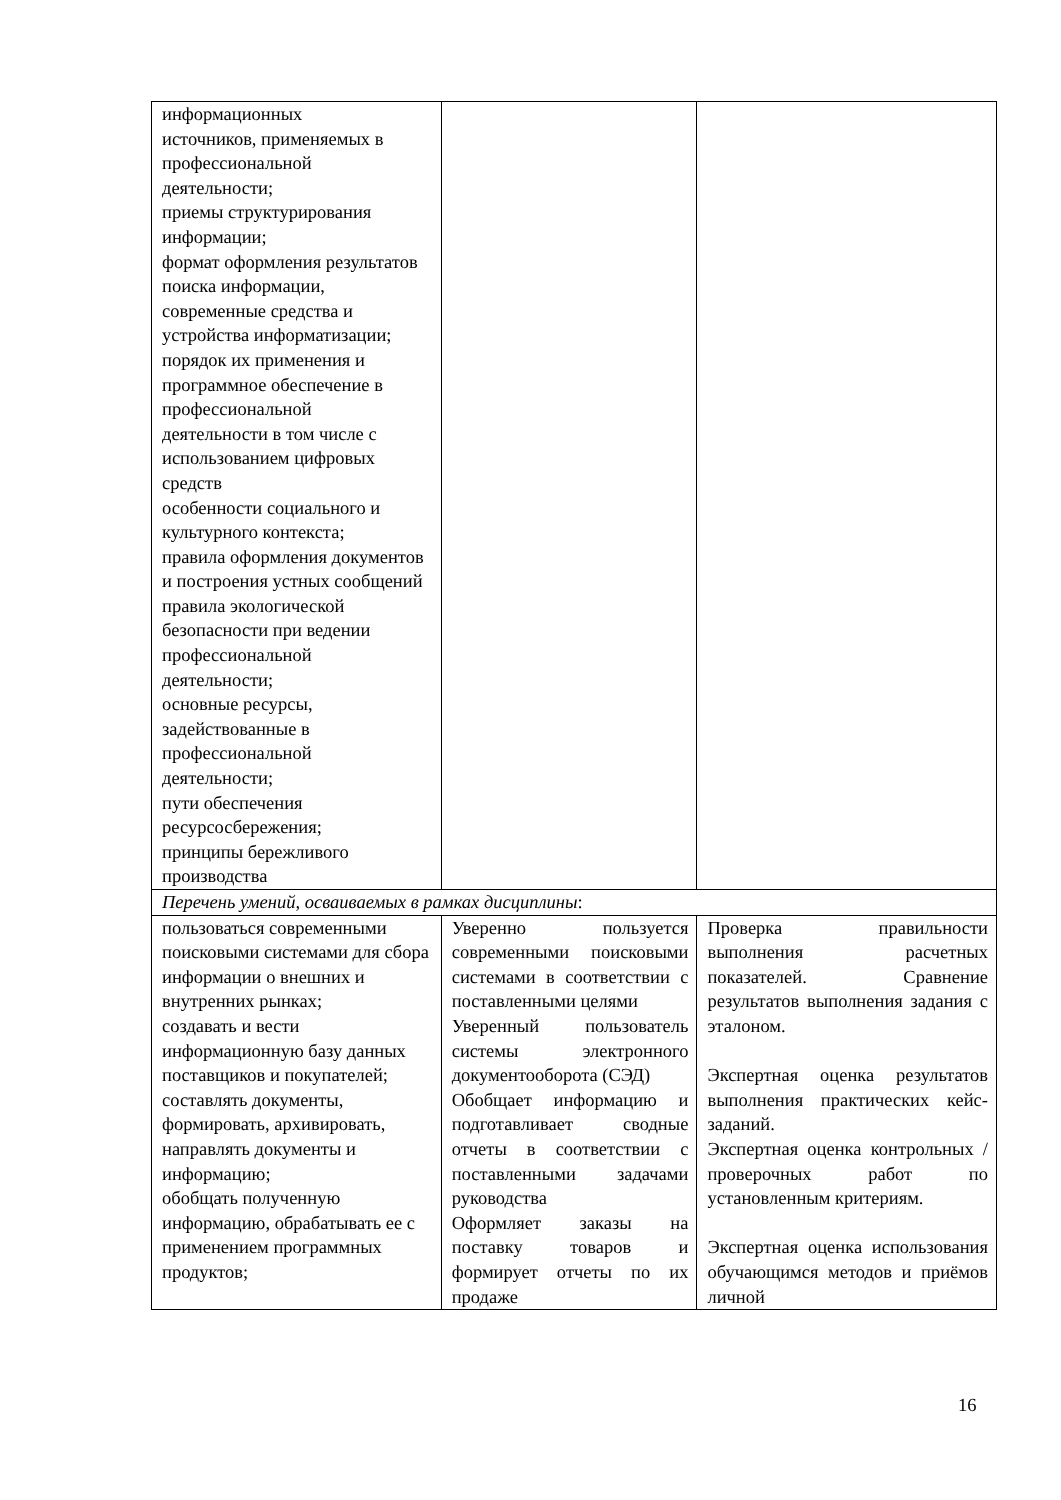| информационных источников, применяемых в профессиональной деятельности; приемы структурирования информации; формат оформления результатов поиска информации, современные средства и устройства информатизации; порядок их применения и программное обеспечение в профессиональной деятельности в том числе с использованием цифровых средств особенности социального и культурного контекста; правила оформления документов и построения устных сообщений правила экологической безопасности при ведении профессиональной деятельности; основные ресурсы, задействованные в профессиональной деятельности; пути обеспечения ресурсосбережения; принципы бережливого производства | | |
| Перечень умений, осваиваемых в рамках дисциплины : | | |
| пользоваться современными поисковыми системами для сбора информации о внешних и внутренних рынках; создавать и вести информационную базу данных поставщиков и покупателей; составлять документы, формировать, архивировать, направлять документы и информацию; обобщать полученную информацию, обрабатывать ее с применением программных продуктов; | Уверенно пользуется современными поисковыми системами в соответствии с поставленными целями Уверенный пользователь системы электронного документооборота (СЭД) Обобщает информацию и подготавливает сводные отчеты в соответствии с поставленными задачами руководства Оформляет заказы на поставку товаров и формирует отчеты по их продаже | Проверка правильности выполнения расчетных показателей. Сравнение результатов выполнения задания с эталоном. Экспертная оценка результатов выполнения практических кейс-заданий. Экспертная оценка контрольных / проверочных работ по установленным критериям. Экспертная оценка использования обучающимся методов и приёмов личной |
16